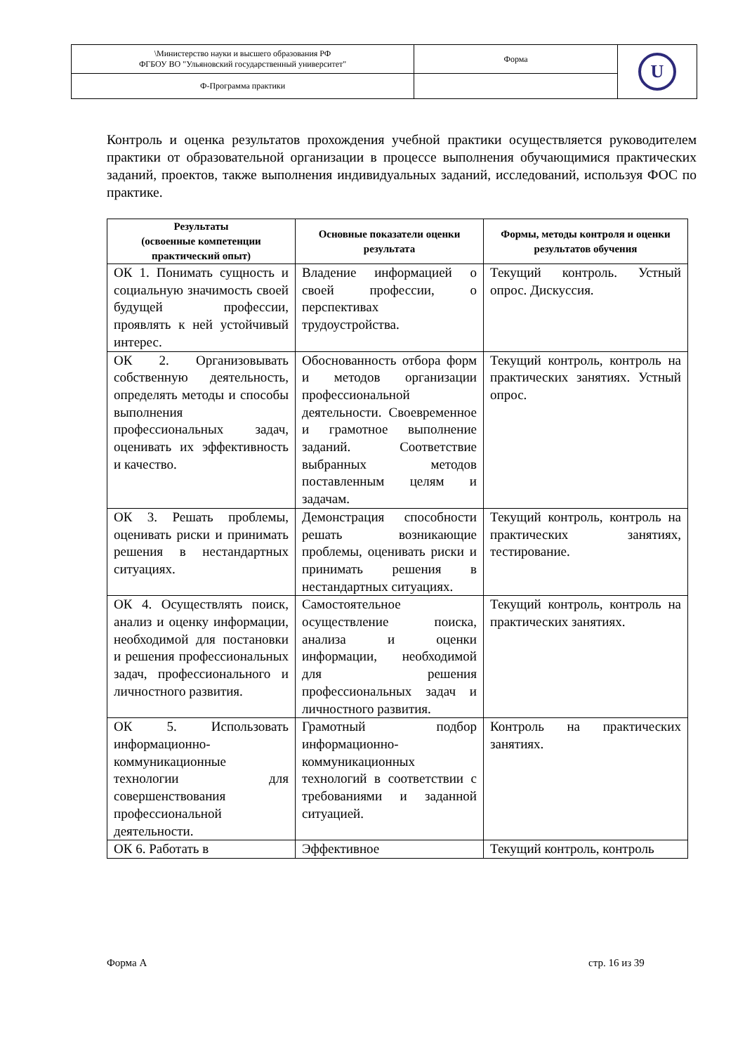| \Министерство науки и высшего образования РФ ФГБОУ ВО "Ульяновский государственный университет" | Форма | U |
| Ф-Программа практики | | |
Контроль и оценка результатов прохождения учебной практики осуществляется руководителем практики от образовательной организации в процессе выполнения обучающимися практических заданий, проектов, также выполнения индивидуальных заданий, исследований, используя ФОС по практике.
| Результаты (освоенные компетенции практический опыт) | Основные показатели оценки результата | Формы, методы контроля и оценки результатов обучения |
| --- | --- | --- |
| ОК 1. Понимать сущность и социальную значимость своей будущей профессии, проявлять к ней устойчивый интерес. | Владение информацией о своей профессии, о перспективах трудоустройства. | Текущий контроль. Устный опрос. Дискуссия. |
| ОК 2. Организовывать собственную деятельность, определять методы и способы выполнения профессиональных задач, оценивать их эффективность и качество. | Обоснованность отбора форм и методов организации профессиональной деятельности. Своевременное и грамотное выполнение заданий. Соответствие выбранных методов поставленным целям и задачам. | Текущий контроль, контроль на практических занятиях. Устный опрос. |
| ОК 3. Решать проблемы, оценивать риски и принимать решения в нестандартных ситуациях. | Демонстрация способности решать возникающие проблемы, оценивать риски и принимать решения в нестандартных ситуациях. | Текущий контроль, контроль на практических занятиях, тестирование. |
| ОК 4. Осуществлять поиск, анализ и оценку информации, необходимой для постановки и решения профессиональных задач, профессионального и личностного развития. | Самостоятельное осуществление поиска, анализа и оценки информации, необходимой для решения профессиональных задач и личностного развития. | Текущий контроль, контроль на практических занятиях. |
| ОК 5. Использовать информационно-коммуникационные технологии для совершенствования профессиональной деятельности. | Грамотный подбор информационно-коммуникационных технологий в соответствии с требованиями и заданной ситуацией. | Контроль на практических занятиях. |
| ОК 6. Работать в | Эффективное | Текущий контроль, контроль |
Форма А стр. 16 из 39